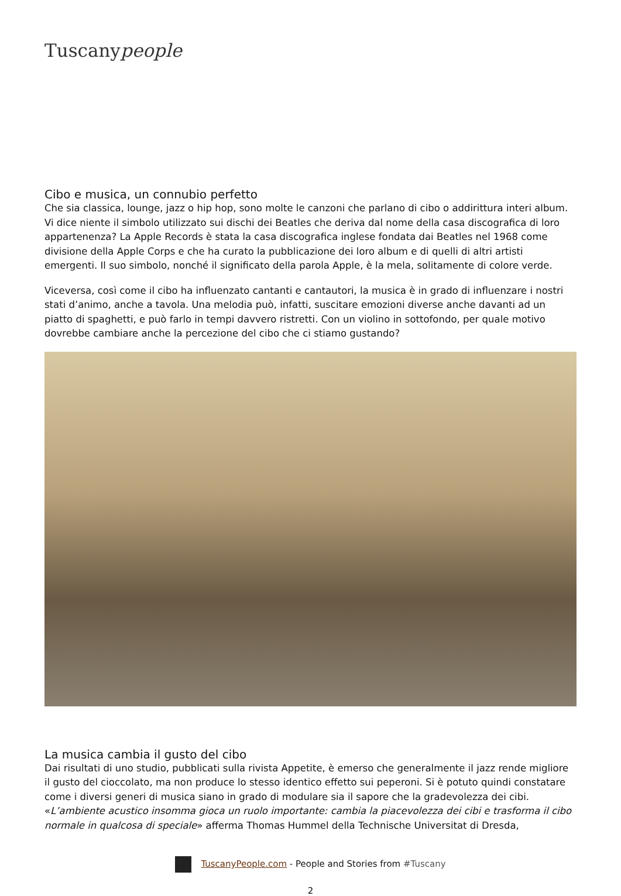Tuscanypeople
Cibo e musica, un connubio perfetto
Che sia classica, lounge, jazz o hip hop, sono molte le canzoni che parlano di cibo o addirittura interi album. Vi dice niente il simbolo utilizzato sui dischi dei Beatles che deriva dal nome della casa discografica di loro appartenenza? La Apple Records è stata la casa discografica inglese fondata dai Beatles nel 1968 come divisione della Apple Corps e che ha curato la pubblicazione dei loro album e di quelli di altri artisti emergenti. Il suo simbolo, nonché il significato della parola Apple, è la mela, solitamente di colore verde.
Viceversa, così come il cibo ha influenzato cantanti e cantautori, la musica è in grado di influenzare i nostri stati d’animo, anche a tavola. Una melodia può, infatti, suscitare emozioni diverse anche davanti ad un piatto di spaghetti, e può farlo in tempi davvero ristretti. Con un violino in sottofondo, per quale motivo dovrebbe cambiare anche la percezione del cibo che ci stiamo gustando?
La musica cambia il gusto del cibo
Dai risultati di uno studio, pubblicati sulla rivista Appetite, è emerso che generalmente il jazz rende migliore il gusto del cioccolato, ma non produce lo stesso identico effetto sui peperoni. Si è potuto quindi constatare come i diversi generi di musica siano in grado di modulare sia il sapore che la gradevolezza dei cibi. «L’ambiente acustico insomma gioca un ruolo importante: cambia la piacevolezza dei cibi e trasforma il cibo normale in qualcosa di speciale» afferma Thomas Hummel della Technische Universitat di Dresda,
TuscanyPeople.com - People and Stories from #Tuscany
2